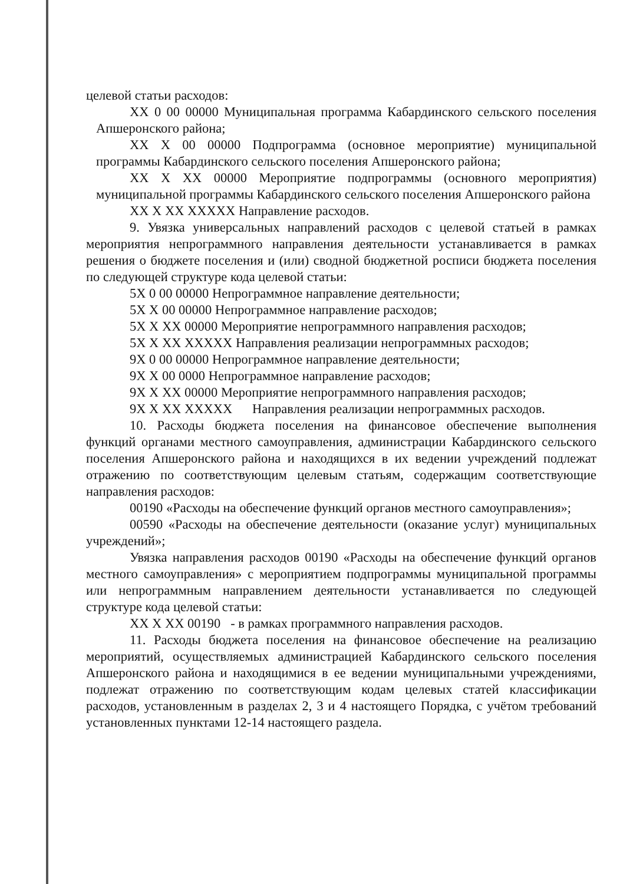целевой статьи расходов:
XX 0 00 00000 Муниципальная программа Кабардинского сельского поселения Апшеронского района;
XX X 00 00000 Подпрограмма (основное мероприятие) муниципальной программы Кабардинского сельского поселения Апшеронского района;
XX X XX 00000 Мероприятие подпрограммы (основного мероприятия) муниципальной программы Кабардинского сельского поселения Апшеронского района
XX X XX XXXXX Направление расходов.
9. Увязка универсальных направлений расходов с целевой статьей в рамках мероприятия непрограммного направления деятельности устанавливается в рамках решения о бюджете поселения и (или) сводной бюджетной росписи бюджета поселения по следующей структуре кода целевой статьи:
5X 0 00 00000 Непрограммное направление деятельности;
5X X 00 00000 Непрограммное направление расходов;
5X X XX 00000 Мероприятие непрограммного направления расходов;
5X X XX XXXXX Направления реализации непрограммных расходов;
9X 0 00 00000 Непрограммное направление деятельности;
9X X 00 0000 Непрограммное направление расходов;
9X X XX 00000 Мероприятие непрограммного направления расходов;
9X X XX XXXXX Направления реализации непрограммных расходов.
10. Расходы бюджета поселения на финансовое обеспечение выполнения функций органами местного самоуправления, администрации Кабардинского сельского поселения Апшеронского района и находящихся в их ведении учреждений подлежат отражению по соответствующим целевым статьям, содержащим соответствующие направления расходов:
00190 «Расходы на обеспечение функций органов местного самоуправления»;
00590 «Расходы на обеспечение деятельности (оказание услуг) муниципальных учреждений»;
Увязка направления расходов 00190 «Расходы на обеспечение функций органов местного самоуправления» с мероприятием подпрограммы муниципальной программы или непрограммным направлением деятельности устанавливается по следующей структуре кода целевой статьи:
XX X XX 00190 - в рамках программного направления расходов.
11. Расходы бюджета поселения на финансовое обеспечение на реализацию мероприятий, осуществляемых администрацией Кабардинского сельского поселения Апшеронского района и находящимися в ее ведении муниципальными учреждениями, подлежат отражению по соответствующим кодам целевых статей классификации расходов, установленным в разделах 2, 3 и 4 настоящего Порядка, с учётом требований установленных пунктами 12-14 настоящего раздела.